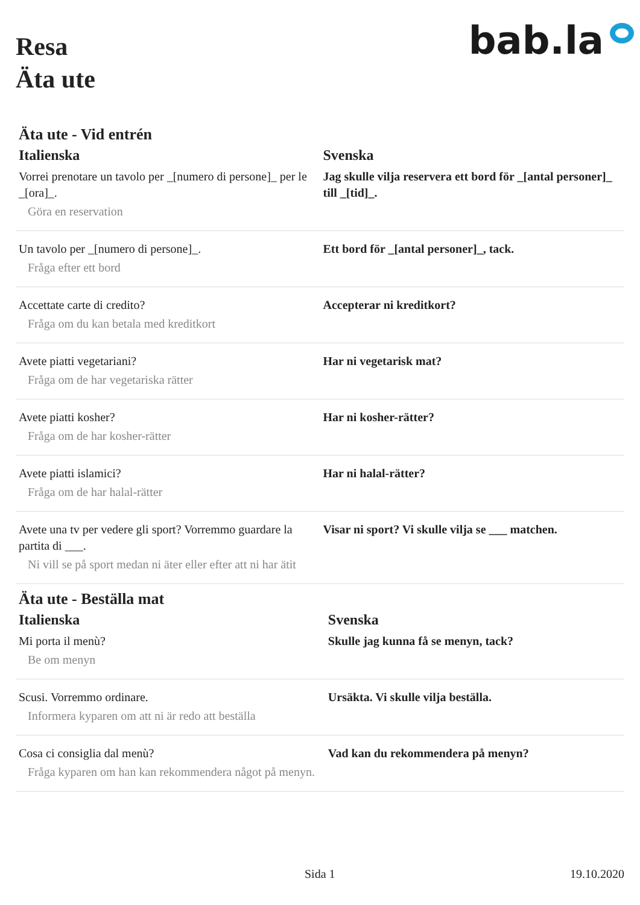Resa
Äta ute
bab.la
Äta ute - Vid entrén
| Italienska | Svenska |
| --- | --- |
| Vorrei prenotare un tavolo per _[numero di persone]_ per le _[ora]_. Göra en reservation | Jag skulle vilja reservera ett bord för _[antal personer]_ till _[tid]_. |
| Un tavolo per _[numero di persone]_. Fråga efter ett bord | Ett bord för _[antal personer]_, tack. |
| Accettate carte di credito? Fråga om du kan betala med kreditkort | Accepterar ni kreditkort? |
| Avete piatti vegetariani? Fråga om de har vegetariska rätter | Har ni vegetarisk mat? |
| Avete piatti kosher? Fråga om de har kosher-rätter | Har ni kosher-rätter? |
| Avete piatti islamici? Fråga om de har halal-rätter | Har ni halal-rätter? |
| Avete una tv per vedere gli sport? Vorremmo guardare la partita di ___. Ni vill se på sport medan ni äter eller efter att ni har ätit | Visar ni sport? Vi skulle vilja se ___ matchen. |
Äta ute - Beställa mat
| Italienska | Svenska |
| --- | --- |
| Mi porta il menù? Be om menyn | Skulle jag kunna få se menyn, tack? |
| Scusi. Vorremmo ordinare. Informera kyparen om att ni är redo att beställa | Ursäkta. Vi skulle vilja beställa. |
| Cosa ci consiglia dal menù? Fråga kyparen om han kan rekommendera något på menyn. | Vad kan du rekommendera på menyn? |
Sida 1 19.10.2020